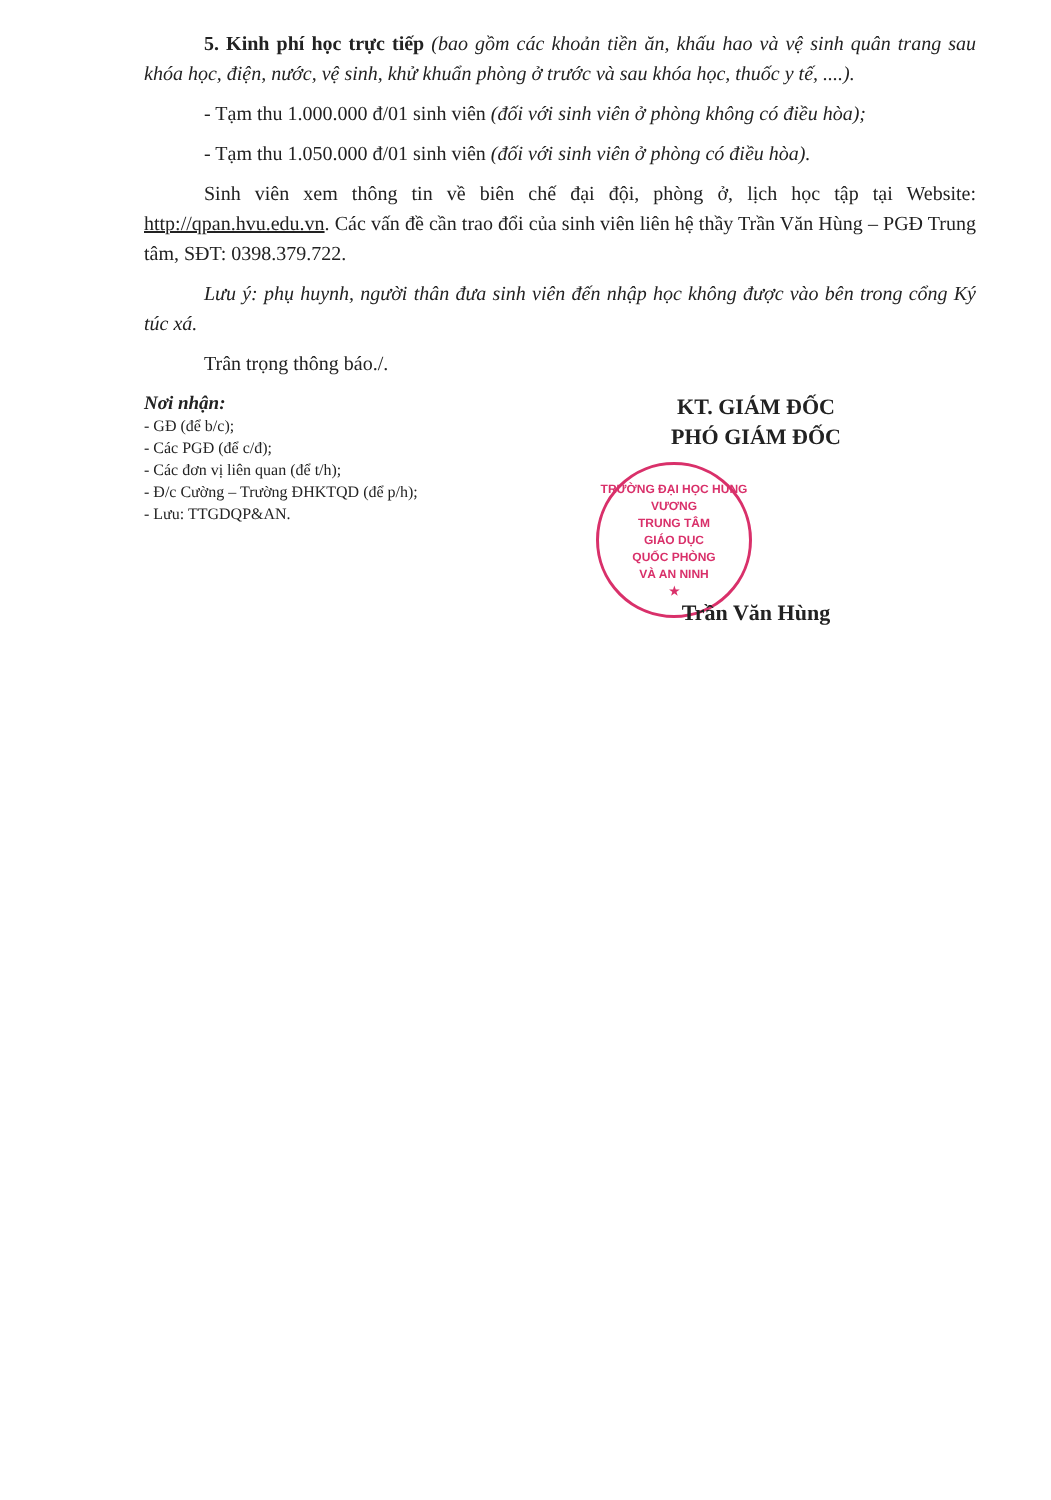5. Kinh phí học trực tiếp (bao gồm các khoản tiền ăn, khấu hao và vệ sinh quân trang sau khóa học, điện, nước, vệ sinh, khử khuẩn phòng ở trước và sau khóa học, thuốc y tế, ....).
- Tạm thu 1.000.000 đ/01 sinh viên (đối với sinh viên ở phòng không có điều hòa);
- Tạm thu 1.050.000 đ/01 sinh viên (đối với sinh viên ở phòng có điều hòa).
Sinh viên xem thông tin về biên chế đại đội, phòng ở, lịch học tập tại Website: http://qpan.hvu.edu.vn. Các vấn đề cần trao đổi của sinh viên liên hệ thầy Trần Văn Hùng – PGĐ Trung tâm, SĐT: 0398.379.722.
Lưu ý: phụ huynh, người thân đưa sinh viên đến nhập học không được vào bên trong cổng Ký túc xá.
Trân trọng thông báo./.
Nơi nhận:
- GĐ (để b/c);
- Các PGĐ (để c/đ);
- Các đơn vị liên quan (để t/h);
- Đ/c Cường – Trường ĐHKTQD (để p/h);
- Lưu: TTGDQP&AN.
KT. GIÁM ĐỐC
PHÓ GIÁM ĐỐC
TRƯỜNG ĐẠI HỌC HÙNG VƯƠNG
TRUNG TÂM
GIÁO DỤC
QUỐC PHÒNG
VÀ AN NINH
★
Trần Văn Hùng